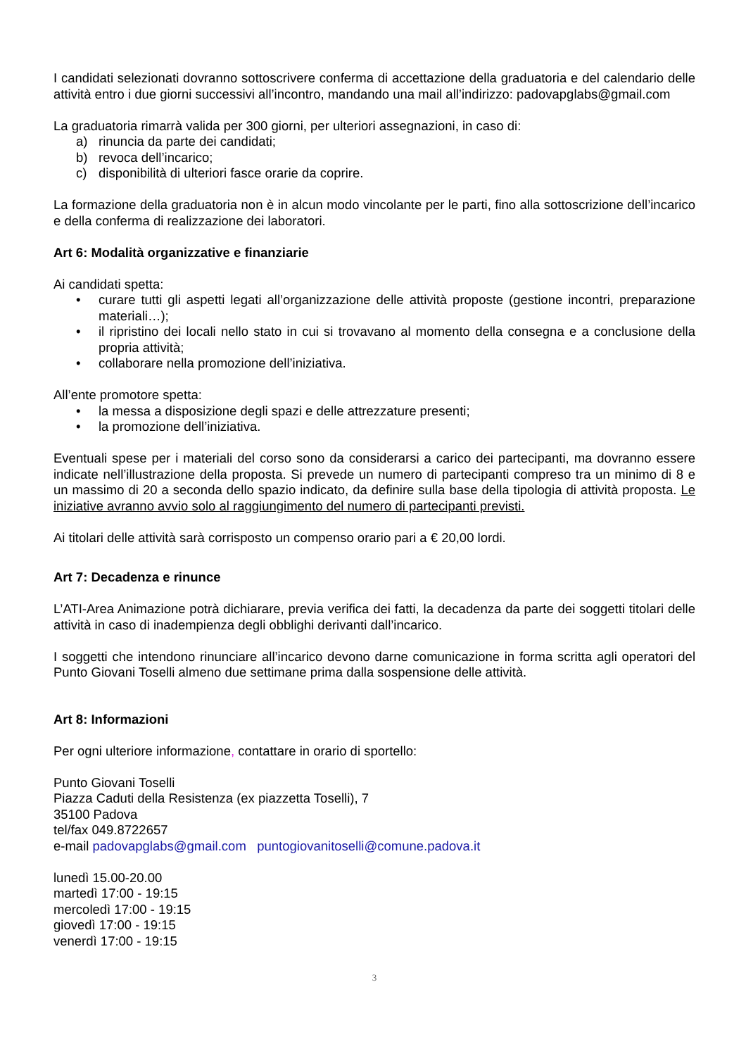I candidati selezionati dovranno sottoscrivere conferma di accettazione della graduatoria e del calendario delle attività entro i due giorni successivi all’incontro, mandando una mail all’indirizzo: padovapglabs@gmail.com
La graduatoria rimarrà valida per 300 giorni, per ulteriori assegnazioni, in caso di:
a) rinuncia da parte dei candidati;
b) revoca dell’incarico;
c) disponibilità di ulteriori fasce orarie da coprire.
La formazione della graduatoria non è in alcun modo vincolante per le parti, fino alla sottoscrizione dell’incarico e della conferma di realizzazione dei laboratori.
Art 6: Modalità organizzative e finanziarie
Ai candidati spetta:
• curare tutti gli aspetti legati all’organizzazione delle attività proposte (gestione incontri, preparazione materiali…);
• il ripristino dei locali nello stato in cui si trovavano al momento della consegna e a conclusione della propria attività;
• collaborare nella promozione dell’iniziativa.
All’ente promotore spetta:
• la messa a disposizione degli spazi e delle attrezzature presenti;
• la promozione dell’iniziativa.
Eventuali spese per i materiali del corso sono da considerarsi a carico dei partecipanti, ma dovranno essere indicate nell’illustrazione della proposta. Si prevede un numero di partecipanti compreso tra un minimo di 8 e un massimo di 20 a seconda dello spazio indicato, da definire sulla base della tipologia di attività proposta. Le iniziative avranno avvio solo al raggiungimento del numero di partecipanti previsti.
Ai titolari delle attività sarà corrisposto un compenso orario pari a € 20,00 lordi.
Art 7: Decadenza e rinunce
L’ATI-Area Animazione potrà dichiarare, previa verifica dei fatti, la decadenza da parte dei soggetti titolari delle attività in caso di inadempienza degli obblighi derivanti dall’incarico.
I soggetti che intendono rinunciare all’incarico devono darne comunicazione in forma scritta agli operatori del Punto Giovani Toselli almeno due settimane prima dalla sospensione delle attività.
Art 8: Informazioni
Per ogni ulteriore informazione, contattare in orario di sportello:
Punto Giovani Toselli
Piazza Caduti della Resistenza (ex piazzetta Toselli), 7
35100 Padova
tel/fax 049.8722657
e-mail padovapglabs@gmail.com puntogiovanitoselli@comune.padova.it
lunedì 15.00-20.00
martedì 17:00 - 19:15
mercoledì 17:00 - 19:15
giovedì 17:00 - 19:15
venerdì 17:00 - 19:15
3